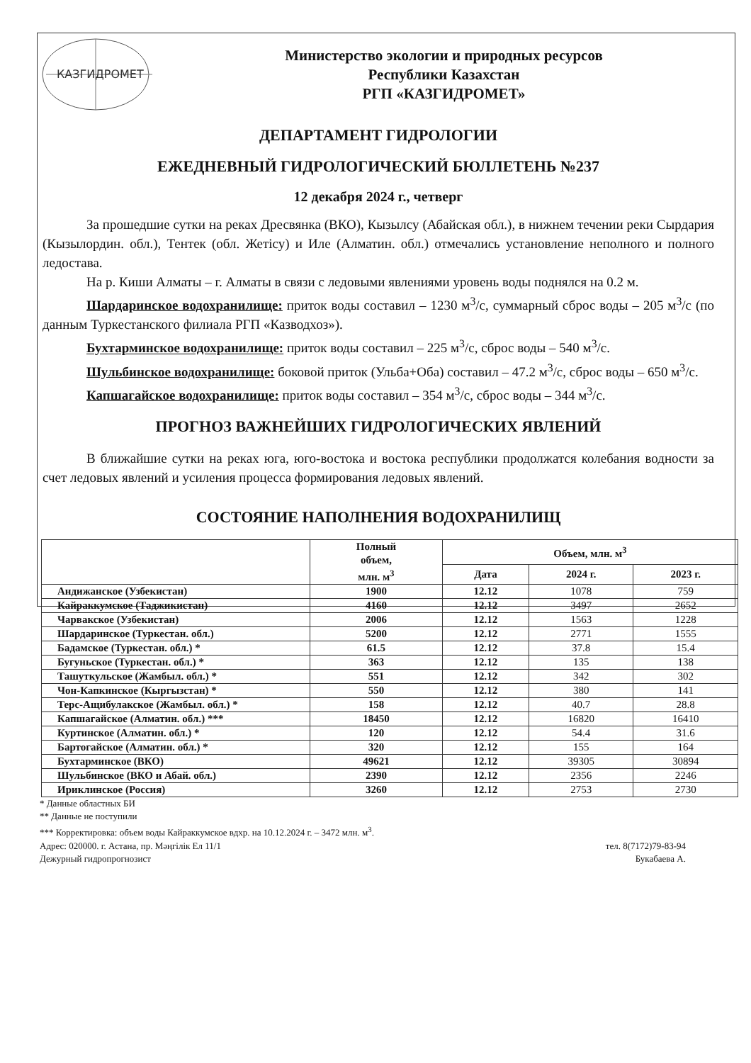КАЗГИДРОМЕТ
Министерство экологии и природных ресурсов
Республики Казахстан
РГП «КАЗГИДРОМЕТ»
ДЕПАРТАМЕНТ ГИДРОЛОГИИ
ЕЖЕДНЕВНЫЙ ГИДРОЛОГИЧЕСКИЙ БЮЛЛЕТЕНЬ №237
12 декабря 2024 г., четверг
За прошедшие сутки на реках Дресвянка (ВКО), Кызылсу (Абайская обл.), в нижнем течении реки Сырдария (Кызылордин. обл.), Тентек (обл. Жетісу) и Иле (Алматин. обл.) отмечались установление неполного и полного ледостава.
На р. Киши Алматы – г. Алматы в связи с ледовыми явлениями уровень воды поднялся на 0.2 м.
Шардаринское водохранилище: приток воды составил – 1230 м<sup>3</sup>/с, суммарный сброс воды – 205 м<sup>3</sup>/с (по данным Туркестанского филиала РГП «Казводхоз»).
Бухтарминское водохранилище: приток воды составил – 225 м<sup>3</sup>/с, сброс воды – 540 м<sup>3</sup>/с.
Шульбинское водохранилище: боковой приток (Ульба+Оба) составил – 47.2 м<sup>3</sup>/с, сброс воды – 650 м<sup>3</sup>/с.
Капшагайское водохранилище: приток воды составил – 354 м<sup>3</sup>/с, сброс воды – 344 м<sup>3</sup>/с.
ПРОГНОЗ ВАЖНЕЙШИХ ГИДРОЛОГИЧЕСКИХ ЯВЛЕНИЙ
В ближайшие сутки на реках юга, юго-востока и востока республики продолжатся колебания водности за счет ледовых явлений и усиления процесса формирования ледовых явлений.
СОСТОЯНИЕ НАПОЛНЕНИЯ ВОДОХРАНИЛИЩ
| | Полный объем, млн. м<sup>3</sup> | Объем, млн. м<sup>3</sup> | | |
| --- | --- | --- | --- | --- |
| | | Дата | 2024 г. | 2023 г. |
| Андижанское (Узбекистан) | 1900 | 12.12 | 1078 | 759 |
| Кайраккумское (Таджикистан) | 4160 | 12.12 | 3497 | 2652 |
| Чарвакское (Узбекистан) | 2006 | 12.12 | 1563 | 1228 |
| Шардаринское (Туркестан. обл.) | 5200 | 12.12 | 2771 | 1555 |
| Бадамское (Туркестан. обл.) * | 61.5 | 12.12 | 37.8 | 15.4 |
| Бугуньское (Туркестан. обл.) * | 363 | 12.12 | 135 | 138 |
| Ташуткульское (Жамбыл. обл.) * | 551 | 12.12 | 342 | 302 |
| Чон-Капкинское (Кыргызстан) * | 550 | 12.12 | 380 | 141 |
| Терс-Ащибулакское (Жамбыл. обл.) * | 158 | 12.12 | 40.7 | 28.8 |
| Капшагайское (Алматин. обл.) *** | 18450 | 12.12 | 16820 | 16410 |
| Куртинское (Алматин. обл.) * | 120 | 12.12 | 54.4 | 31.6 |
| Бартогайское (Алматин. обл.) * | 320 | 12.12 | 155 | 164 |
| Бухтарминское (ВКО) | 49621 | 12.12 | 39305 | 30894 |
| Шульбинское (ВКО и Абай. обл.) | 2390 | 12.12 | 2356 | 2246 |
| Ириклинское (Россия) | 3260 | 12.12 | 2753 | 2730 |
* Данные областных БИ
** Данные не поступили
*** Корректировка: объем воды Кайраккумское вдхр. на 10.12.2024 г. – 3472 млн. м<sup>3</sup>.
Адрес: 020000. г. Астана, пр. Мәңгілік Ел 11/1 тел. 8(7172)79-83-94
Дежурный гидропрогнозист Букабаева А.